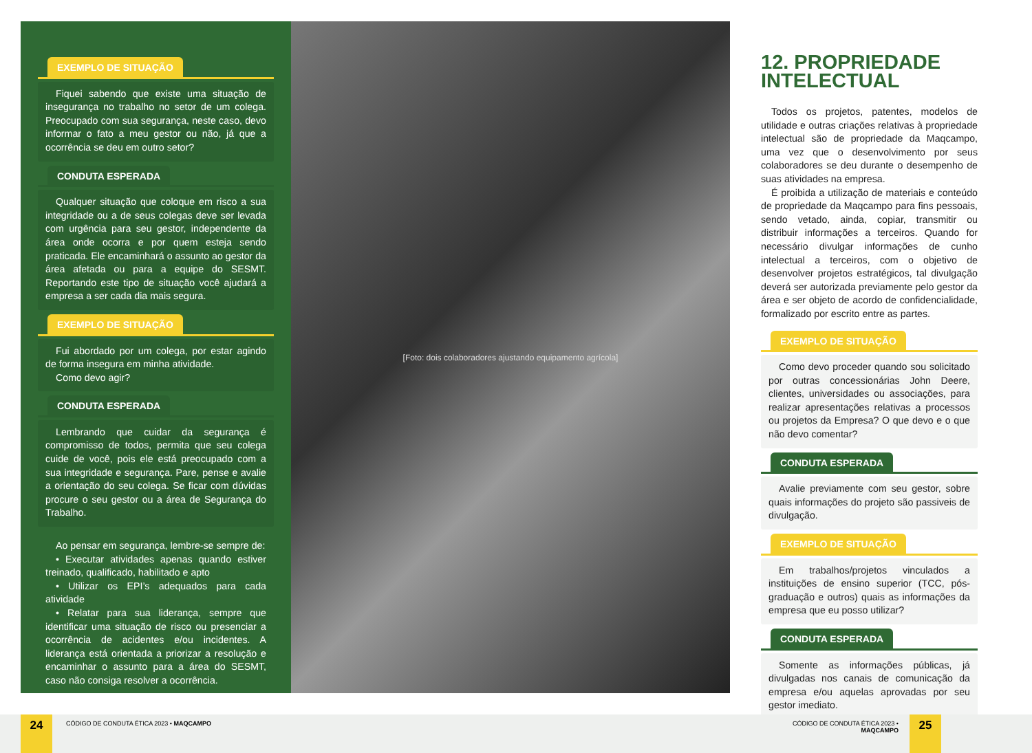EXEMPLO DE SITUAÇÃO
Fiquei sabendo que existe uma situação de insegurança no trabalho no setor de um colega. Preocupado com sua segurança, neste caso, devo informar o fato a meu gestor ou não, já que a ocorrência se deu em outro setor?
CONDUTA ESPERADA
Qualquer situação que coloque em risco a sua integridade ou a de seus colegas deve ser levada com urgência para seu gestor, independente da área onde ocorra e por quem esteja sendo praticada. Ele encaminhará o assunto ao gestor da área afetada ou para a equipe do SESMT. Reportando este tipo de situação você ajudará a empresa a ser cada dia mais segura.
EXEMPLO DE SITUAÇÃO
Fui abordado por um colega, por estar agindo de forma insegura em minha atividade.
Como devo agir?
CONDUTA ESPERADA
Lembrando que cuidar da segurança é compromisso de todos, permita que seu colega cuide de você, pois ele está preocupado com a sua integridade e segurança. Pare, pense e avalie a orientação do seu colega. Se ficar com dúvidas procure o seu gestor ou a área de Segurança do Trabalho.
Ao pensar em segurança, lembre-se sempre de:
• Executar atividades apenas quando estiver treinado, qualificado, habilitado e apto
• Utilizar os EPI’s adequados para cada atividade
• Relatar para sua liderança, sempre que identificar uma situação de risco ou presenciar a ocorrência de acidentes e/ou incidentes. A liderança está orientada a priorizar a resolução e encaminhar o assunto para a área do SESMT, caso não consiga resolver a ocorrência.
[Foto: dois colaboradores ajustando equipamento agrícola]
12. PROPRIEDADE
INTELECTUAL
Todos os projetos, patentes, modelos de utilidade e outras criações relativas à propriedade intelectual são de propriedade da Maqcampo, uma vez que o desenvolvimento por seus colaboradores se deu durante o desempenho de suas atividades na empresa.
É proibida a utilização de materiais e conteúdo de propriedade da Maqcampo para fins pessoais, sendo vetado, ainda, copiar, transmitir ou distribuir informações a terceiros. Quando for necessário divulgar informações de cunho intelectual a terceiros, com o objetivo de desenvolver projetos estratégicos, tal divulgação deverá ser autorizada previamente pelo gestor da área e ser objeto de acordo de confidencialidade, formalizado por escrito entre as partes.
EXEMPLO DE SITUAÇÃO
Como devo proceder quando sou solicitado por outras concessionárias John Deere, clientes, universidades ou associações, para realizar apresentações relativas a processos ou projetos da Empresa? O que devo e o que não devo comentar?
CONDUTA ESPERADA
Avalie previamente com seu gestor, sobre quais informações do projeto são passiveis de divulgação.
EXEMPLO DE SITUAÇÃO
Em trabalhos/projetos vinculados a instituições de ensino superior (TCC, pós-graduação e outros) quais as informações da empresa que eu posso utilizar?
CONDUTA ESPERADA
Somente as informações públicas, já divulgadas nos canais de comunicação da empresa e/ou aquelas aprovadas por seu gestor imediato.
24
CÓDIGO DE CONDUTA ÉTICA 2023 • MAQCAMPO CÓDIGO DE CONDUTA ÉTICA 2023 • MAQCAMPO
25